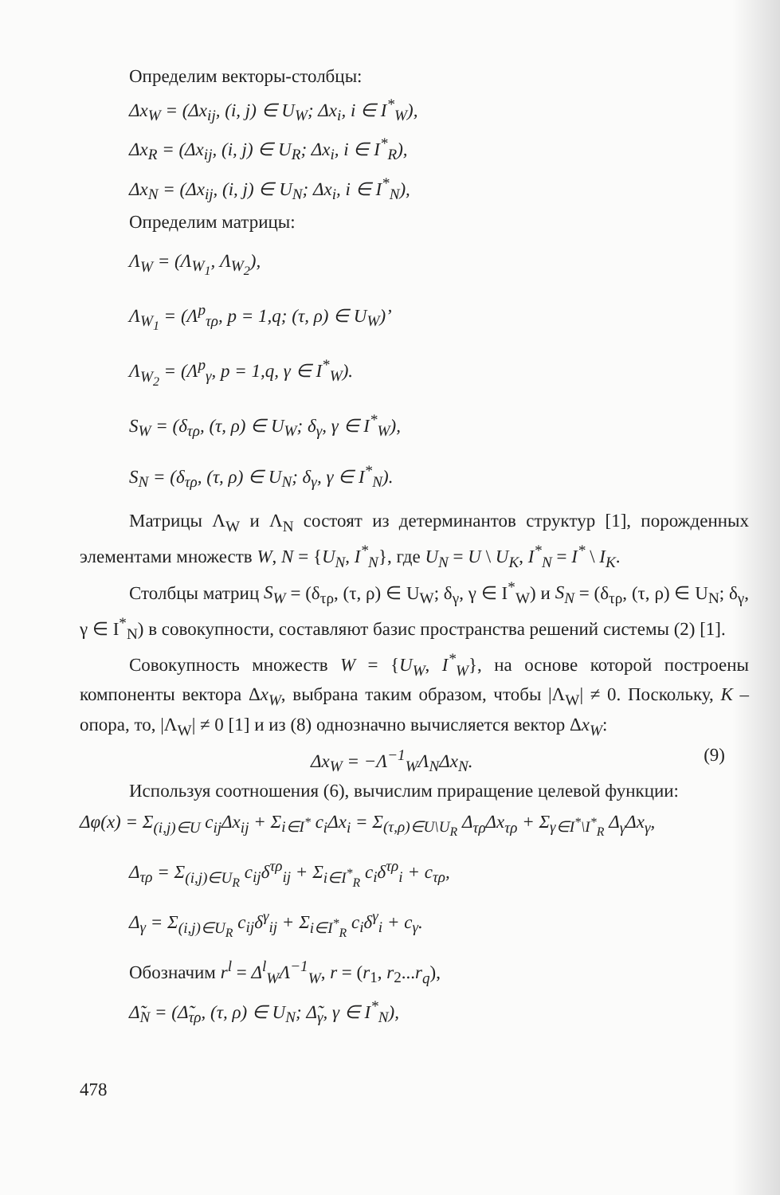Определим векторы-столбцы:
Δx<sub>W</sub> = (Δx<sub>ij</sub>, (i, j) ∈ U<sub>W</sub>; Δx<sub>i</sub>, i ∈ I<sup>*</sup><sub>W</sub>),
Δx<sub>R</sub> = (Δx<sub>ij</sub>, (i, j) ∈ U<sub>R</sub>; Δx<sub>i</sub>, i ∈ I<sup>*</sup><sub>R</sub>),
Δx<sub>N</sub> = (Δx<sub>ij</sub>, (i, j) ∈ U<sub>N</sub>; Δx<sub>i</sub>, i ∈ I<sup>*</sup><sub>N</sub>),
Определим матрицы:
Λ<sub>W</sub> = (Λ<sub>W<sub>1</sub></sub>, Λ<sub>W<sub>2</sub></sub>),
Λ<sub>W<sub>1</sub></sub> = (Λ<sup>p</sup><sub>τρ</sub>, p = 1,q; (τ, ρ) ∈ U<sub>W</sub>)’
Λ<sub>W<sub>2</sub></sub> = (Λ<sup>p</sup><sub>γ</sub>, p = 1,q, γ ∈ I<sup>*</sup><sub>W</sub>).
S<sub>W</sub> = (δ<sub>τρ</sub>, (τ, ρ) ∈ U<sub>W</sub>; δ<sub>γ</sub>, γ ∈ I<sup>*</sup><sub>W</sub>),
S<sub>N</sub> = (δ<sub>τρ</sub>, (τ, ρ) ∈ U<sub>N</sub>; δ<sub>γ</sub>, γ ∈ I<sup>*</sup><sub>N</sub>).
Матрицы Λ<sub>W</sub> и Λ<sub>N</sub> состоят из детерминантов структур [1], порожденных элементами множеств W, N = {U<sub>N</sub>, I<sup>*</sup><sub>N</sub>}, где U<sub>N</sub> = U \ U<sub>K</sub>, I<sup>*</sup><sub>N</sub> = I<sup>*</sup> \ I<sub>K</sub>.
Столбцы матриц S<sub>W</sub> = (δ<sub>τρ</sub>, (τ, ρ) ∈ U<sub>W</sub>; δ<sub>γ</sub>, γ ∈ I<sup>*</sup><sub>W</sub>) и S<sub>N</sub> = (δ<sub>τρ</sub>, (τ, ρ) ∈ U<sub>N</sub>; δ<sub>γ</sub>, γ ∈ I<sup>*</sup><sub>N</sub>) в совокупности, составляют базис пространства решений системы (2) [1].
Совокупность множеств W = {U<sub>W</sub>, I<sup>*</sup><sub>W</sub>}, на основе которой построены компоненты вектора Δx<sub>W</sub>, выбрана таким образом, чтобы |Λ<sub>W</sub>| ≠ 0. Поскольку, K – опора, то, |Λ<sub>W</sub>| ≠ 0 [1] и из (8) однозначно вычисляется вектор Δx<sub>W</sub>:
Δx<sub>W</sub> = −Λ<sup>−1</sup><sub>W</sub>Λ<sub>N</sub>Δx<sub>N</sub>. (9)
Используя соотношения (6), вычислим приращение целевой функции:
Δφ(x) = Σ<sub>(i,j)∈U</sub> c<sub>ij</sub>Δx<sub>ij</sub> + Σ<sub>i∈I<sup>*</sup></sub> c<sub>i</sub>Δx<sub>i</sub> = Σ<sub>(τ,ρ)∈U\U<sub>R</sub></sub> Δ<sub>τρ</sub>Δx<sub>τρ</sub> + Σ<sub>γ∈I<sup>*</sup>\I<sup>*</sup><sub>R</sub></sub> Δ<sub>γ</sub>Δx<sub>γ</sub>,
Δ<sub>τρ</sub> = Σ<sub>(i,j)∈U<sub>R</sub></sub> c<sub>ij</sub>δ<sup>τρ</sup><sub>ij</sub> + Σ<sub>i∈I<sup>*</sup><sub>R</sub></sub> c<sub>i</sub>δ<sup>τρ</sup><sub>i</sub> + c<sub>τρ</sub>,
Δ<sub>γ</sub> = Σ<sub>(i,j)∈U<sub>R</sub></sub> c<sub>ij</sub>δ<sup>γ</sup><sub>ij</sub> + Σ<sub>i∈I<sup>*</sup><sub>R</sub></sub> c<sub>i</sub>δ<sup>γ</sup><sub>i</sub> + c<sub>γ</sub>.
Обозначим r<sup>l</sup> = Δ<sup>l</sup><sub>W</sub>Λ<sup>−1</sup><sub>W</sub>, r = (r<sub>1</sub>, r<sub>2</sub>...r<sub>q</sub>),
Δ̃<sub>N</sub> = (Δ̃<sub>τρ</sub>, (τ, ρ) ∈ U<sub>N</sub>; Δ̃<sub>γ</sub>, γ ∈ I<sup>*</sup><sub>N</sub>),
478